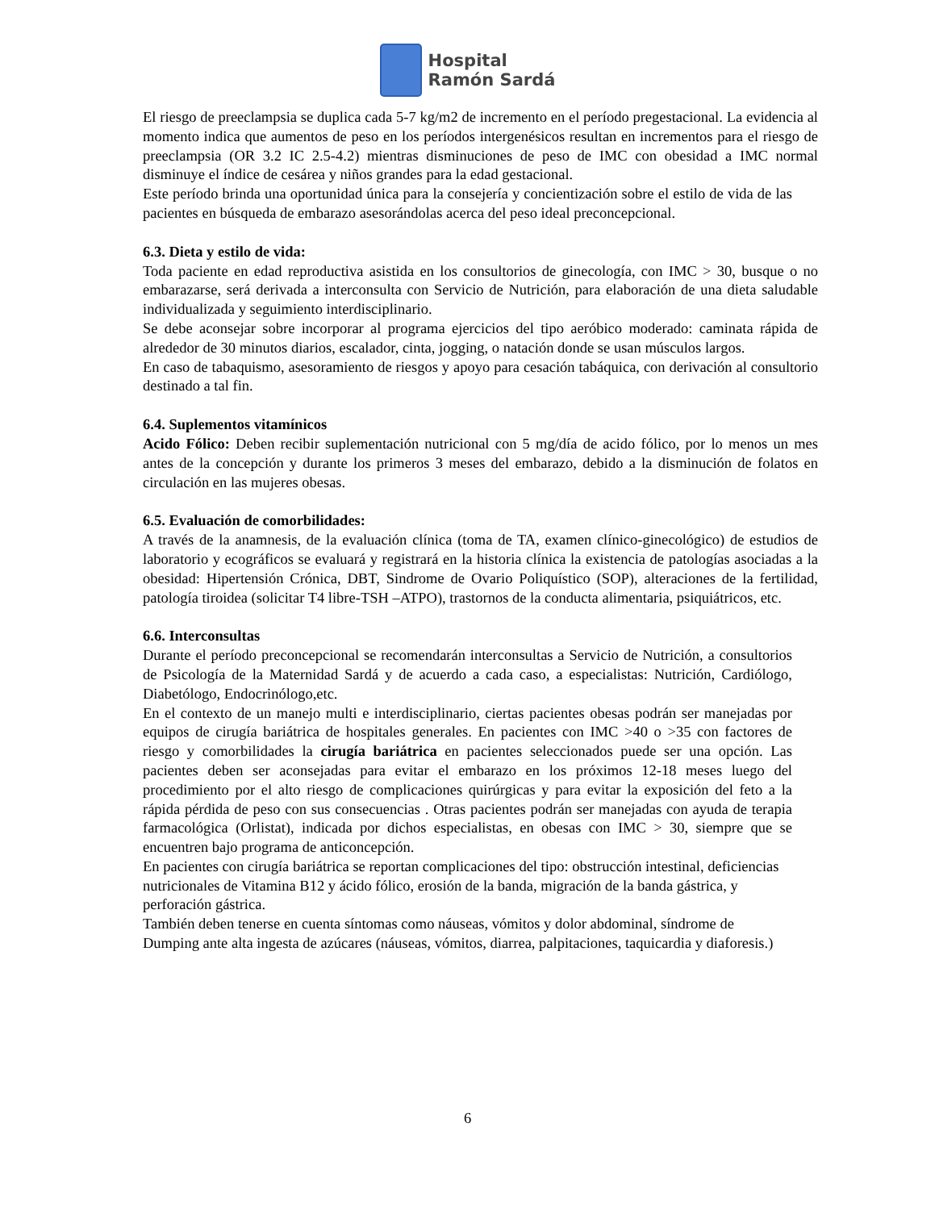Hospital
Ramón Sardá
El riesgo de preeclampsia se duplica cada 5-7 kg/m2 de incremento en el período pregestacional. La evidencia al momento indica que aumentos de peso en los períodos intergenésicos resultan en incrementos para el riesgo de preeclampsia (OR 3.2 IC 2.5-4.2) mientras disminuciones de peso de IMC con obesidad a IMC normal disminuye el índice de cesárea y niños grandes para la edad gestacional.
Este período brinda una oportunidad única para la consejería y concientización sobre el estilo de vida de las pacientes en búsqueda de embarazo asesorándolas acerca del peso ideal preconcepcional.
6.3. Dieta y estilo de vida:
Toda paciente en edad reproductiva asistida en los consultorios de ginecología, con IMC > 30, busque o no embarazarse, será derivada a interconsulta con Servicio de Nutrición, para elaboración de una dieta saludable individualizada y seguimiento interdisciplinario.
Se debe aconsejar sobre incorporar al programa ejercicios del tipo aeróbico moderado: caminata rápida de alrededor de 30 minutos diarios, escalador, cinta, jogging, o natación donde se usan músculos largos.
En caso de tabaquismo, asesoramiento de riesgos y apoyo para cesación tabáquica, con derivación al consultorio destinado a tal fin.
6.4. Suplementos vitamínicos
Acido Fólico: Deben recibir suplementación nutricional con 5 mg/día de acido fólico, por lo menos un mes antes de la concepción y durante los primeros 3 meses del embarazo, debido a la disminución de folatos en circulación en las mujeres obesas.
6.5. Evaluación de comorbilidades:
A través de la anamnesis, de la evaluación clínica (toma de TA, examen clínico-ginecológico) de estudios de laboratorio y ecográficos se evaluará y registrará en la historia clínica la existencia de patologías asociadas a la obesidad: Hipertensión Crónica, DBT, Sindrome de Ovario Poliquístico (SOP), alteraciones de la fertilidad, patología tiroidea (solicitar T4 libre-TSH –ATPO), trastornos de la conducta alimentaria, psiquiátricos, etc.
6.6. Interconsultas
Durante el período preconcepcional se recomendarán interconsultas a Servicio de Nutrición, a consultorios de Psicología de la Maternidad Sardá y de acuerdo a cada caso, a especialistas: Nutrición, Cardiólogo, Diabetólogo, Endocrinólogo,etc.
En el contexto de un manejo multi e interdisciplinario, ciertas pacientes obesas podrán ser manejadas por equipos de cirugía bariátrica de hospitales generales. En pacientes con IMC >40 o >35 con factores de riesgo y comorbilidades la cirugía bariátrica en pacientes seleccionados puede ser una opción. Las pacientes deben ser aconsejadas para evitar el embarazo en los próximos 12-18 meses luego del procedimiento por el alto riesgo de complicaciones quirúrgicas y para evitar la exposición del feto a la rápida pérdida de peso con sus consecuencias . Otras pacientes podrán ser manejadas con ayuda de terapia farmacológica (Orlistat), indicada por dichos especialistas, en obesas con IMC > 30, siempre que se encuentren bajo programa de anticoncepción.
En pacientes con cirugía bariátrica se reportan complicaciones del tipo: obstrucción intestinal, deficiencias nutricionales de Vitamina B12 y ácido fólico, erosión de la banda, migración de la banda gástrica, y perforación gástrica.
También deben tenerse en cuenta síntomas como náuseas, vómitos y dolor abdominal, síndrome de Dumping ante alta ingesta de azúcares (náuseas, vómitos, diarrea, palpitaciones, taquicardia y diaforesis.)
6